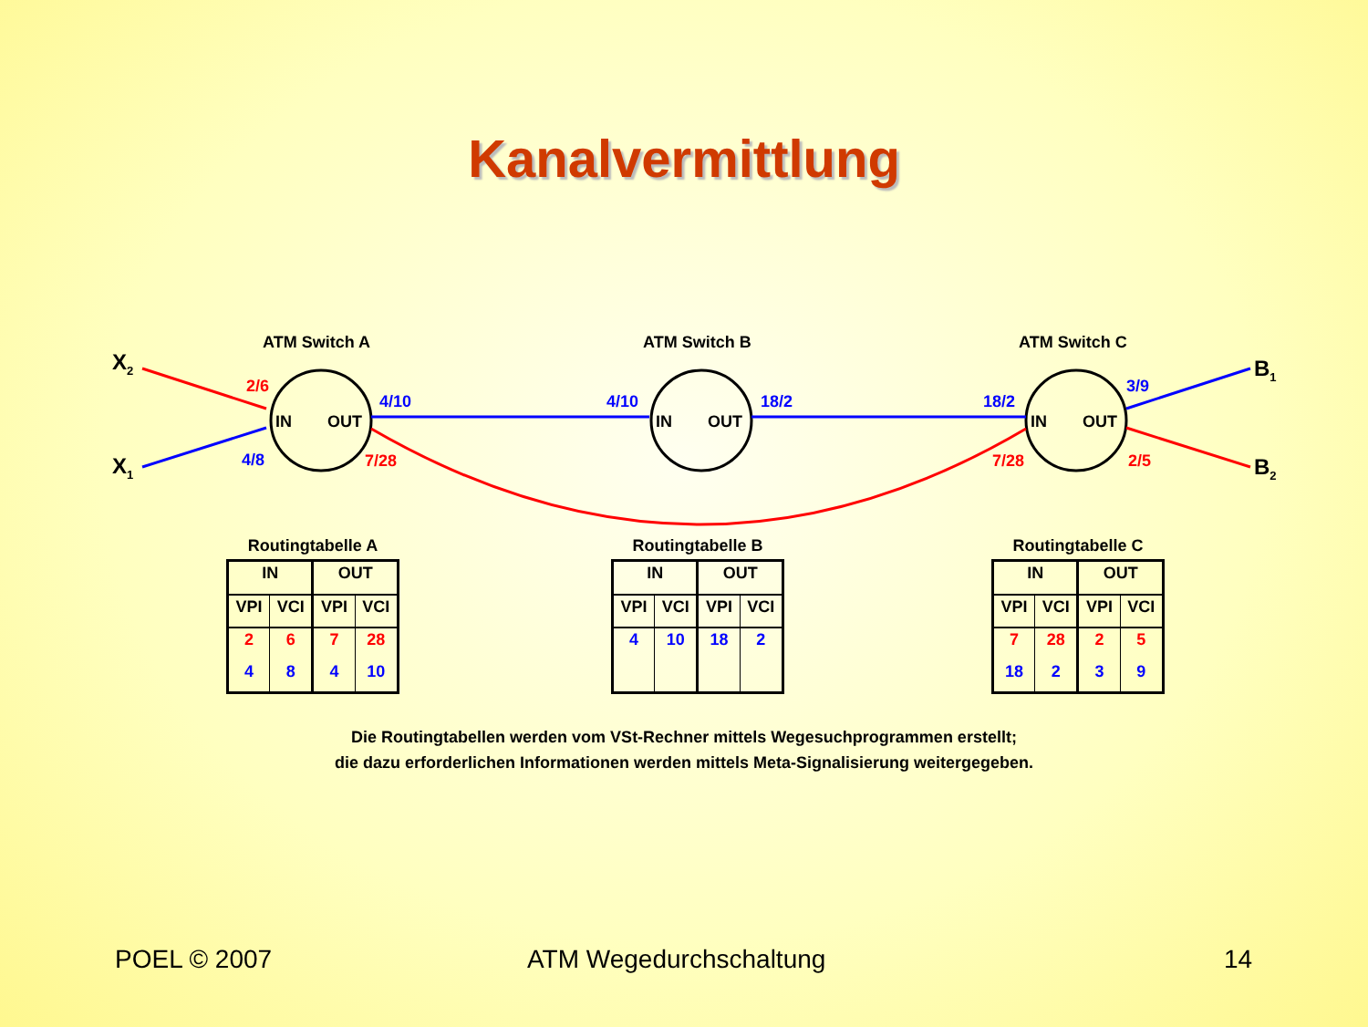Kanalvermittlung
ATM Switch A
ATM Switch B
ATM Switch C
IN
OUT
IN
OUT
IN
OUT
X2
X1
B1
B2
2/6
7/28
7/28
2/5
4/8
4/10
4/10
18/2
18/2
3/9
Routingtabelle A
| IN | | OUT | |
| --- | --- | --- | --- |
| VPI | VCI | VPI | VCI |
| 2 | 6 | 7 | 28 |
| 4 | 8 | 4 | 10 |
Routingtabelle B
| IN | | OUT | |
| --- | --- | --- | --- |
| VPI | VCI | VPI | VCI |
| 4 | 10 | 18 | 2 |
Routingtabelle C
| IN | | OUT | |
| --- | --- | --- | --- |
| VPI | VCI | VPI | VCI |
| 7 | 28 | 2 | 5 |
| 18 | 2 | 3 | 9 |
Die Routingtabellen werden vom VSt-Rechner mittels Wegesuchprogrammen erstellt;
die dazu erforderlichen Informationen werden mittels Meta-Signalisierung weitergegeben.
POEL © 2007 ATM Wegedurchschaltung 14